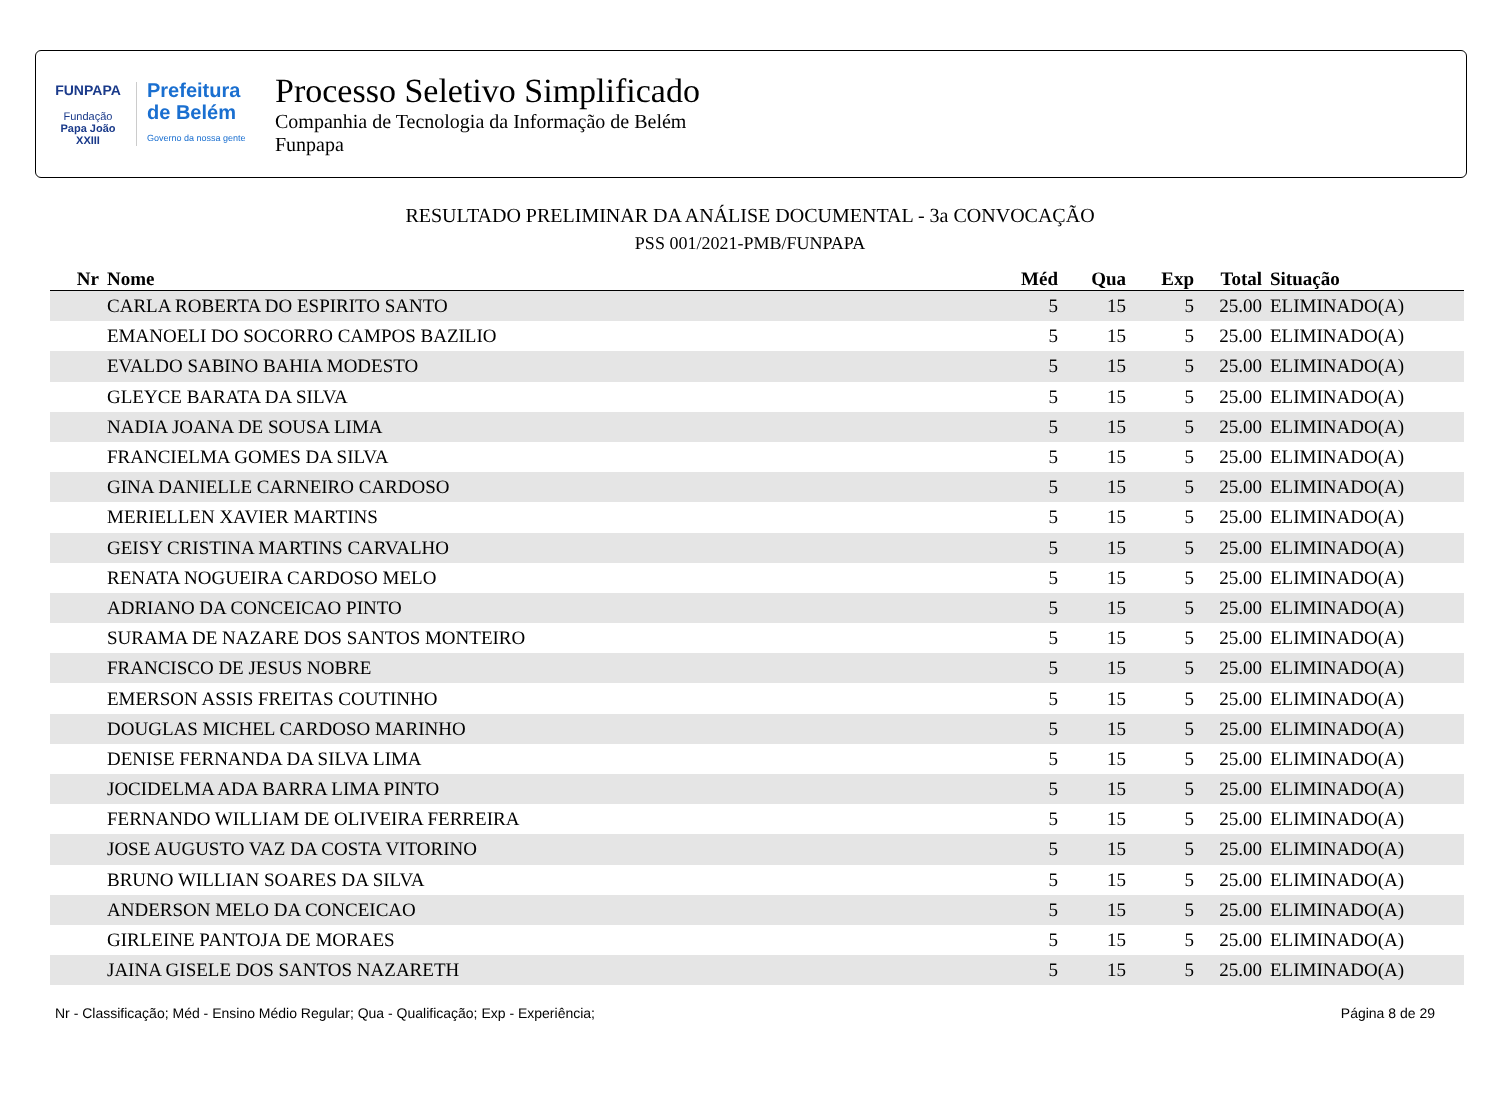FUNPAPA
Fundação
Papa João XXIII
Prefeitura
de Belém
Governo da nossa gente
Processo Seletivo Simplificado
Companhia de Tecnologia da Informação de Belém
Funpapa
RESULTADO PRELIMINAR DA ANÁLISE DOCUMENTAL - 3a CONVOCAÇÃO
PSS 001/2021-PMB/FUNPAPA
| Nr | Nome | Méd | Qua | Exp | Total | Situação |
| --- | --- | --- | --- | --- | --- | --- |
| | CARLA ROBERTA DO ESPIRITO SANTO | 5 | 15 | 5 | 25.00 | ELIMINADO(A) |
| | EMANOELI DO SOCORRO CAMPOS BAZILIO | 5 | 15 | 5 | 25.00 | ELIMINADO(A) |
| | EVALDO SABINO BAHIA MODESTO | 5 | 15 | 5 | 25.00 | ELIMINADO(A) |
| | GLEYCE BARATA DA SILVA | 5 | 15 | 5 | 25.00 | ELIMINADO(A) |
| | NADIA JOANA DE SOUSA LIMA | 5 | 15 | 5 | 25.00 | ELIMINADO(A) |
| | FRANCIELMA GOMES DA SILVA | 5 | 15 | 5 | 25.00 | ELIMINADO(A) |
| | GINA DANIELLE CARNEIRO CARDOSO | 5 | 15 | 5 | 25.00 | ELIMINADO(A) |
| | MERIELLEN XAVIER MARTINS | 5 | 15 | 5 | 25.00 | ELIMINADO(A) |
| | GEISY CRISTINA MARTINS CARVALHO | 5 | 15 | 5 | 25.00 | ELIMINADO(A) |
| | RENATA NOGUEIRA CARDOSO MELO | 5 | 15 | 5 | 25.00 | ELIMINADO(A) |
| | ADRIANO DA CONCEICAO PINTO | 5 | 15 | 5 | 25.00 | ELIMINADO(A) |
| | SURAMA DE NAZARE DOS SANTOS MONTEIRO | 5 | 15 | 5 | 25.00 | ELIMINADO(A) |
| | FRANCISCO DE JESUS NOBRE | 5 | 15 | 5 | 25.00 | ELIMINADO(A) |
| | EMERSON ASSIS FREITAS COUTINHO | 5 | 15 | 5 | 25.00 | ELIMINADO(A) |
| | DOUGLAS MICHEL CARDOSO MARINHO | 5 | 15 | 5 | 25.00 | ELIMINADO(A) |
| | DENISE FERNANDA DA SILVA LIMA | 5 | 15 | 5 | 25.00 | ELIMINADO(A) |
| | JOCIDELMA ADA BARRA LIMA PINTO | 5 | 15 | 5 | 25.00 | ELIMINADO(A) |
| | FERNANDO WILLIAM DE OLIVEIRA FERREIRA | 5 | 15 | 5 | 25.00 | ELIMINADO(A) |
| | JOSE AUGUSTO VAZ DA COSTA VITORINO | 5 | 15 | 5 | 25.00 | ELIMINADO(A) |
| | BRUNO WILLIAN SOARES DA SILVA | 5 | 15 | 5 | 25.00 | ELIMINADO(A) |
| | ANDERSON MELO DA CONCEICAO | 5 | 15 | 5 | 25.00 | ELIMINADO(A) |
| | GIRLEINE PANTOJA DE MORAES | 5 | 15 | 5 | 25.00 | ELIMINADO(A) |
| | JAINA GISELE DOS SANTOS NAZARETH | 5 | 15 | 5 | 25.00 | ELIMINADO(A) |
Nr - Classificação; Méd - Ensino Médio Regular; Qua - Qualificação; Exp - Experiência; Página 8 de 29